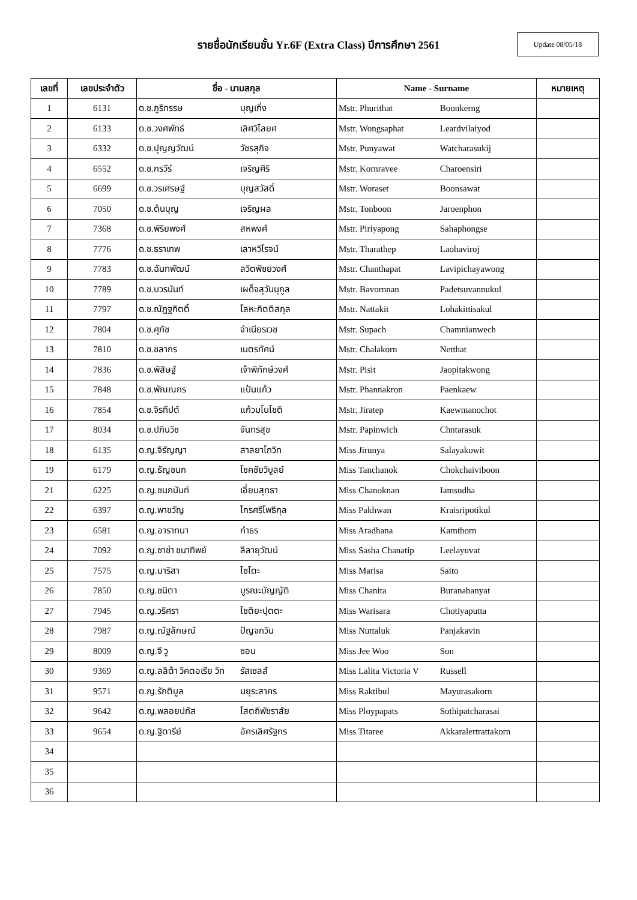รายชื่อนักเรียนชั้น Yr.6F (Extra Class) ปีการศึกษา 2561
Update 08/05/18
| เลขที่ | เลขประจำตัว | ชื่อ - นามสกุล | Name - Surname | หมายเหตุ |
| --- | --- | --- | --- | --- |
| 1 | 6131 | ด.ช.ภูริทรรษ บุญเกิ่ง | Mstr. Phurithat Boonkerng | |
| 2 | 6133 | ด.ช.วงศพัทธ์ เลิศวิไลยศ | Mstr. Wongsaphat Leardvilaiyod | |
| 3 | 6332 | ด.ช.ปุญญวัฒน์ วัชรสุกิจ | Mstr. Punyawat Watcharasukij | |
| 4 | 6552 | ด.ช.กรวีร์ เจริญศิริ | Mstr. Kornravee Charoensiri | |
| 5 | 6699 | ด.ช.วรเศรษฐ์ บุญสวัสดิ์ | Mstr. Woraset Boonsawat | |
| 6 | 7050 | ด.ช.ต้นบุญ เจริญผล | Mstr. Tonboon Jaroenphon | |
| 7 | 7368 | ด.ช.พิริยพงศ์ สหพงศ์ | Mstr. Piriyapong Sahaphongse | |
| 8 | 7776 | ด.ช.ธราเทพ เลาหวิโรจน์ | Mstr. Tharathep Laohaviroj | |
| 9 | 7783 | ด.ช.ฉันทพัฒน์ ลวิตพิชยวงศ์ | Mstr. Chanthapat Lavipichayawong | |
| 10 | 7789 | ด.ช.บวรนันท์ เผด็จสุวันนุกูล | Mstr. Bavornnan Padetsuvannukul | |
| 11 | 7797 | ด.ช.ณัฏฐกิตติ์ โลหะกิตติสกุล | Mstr. Nattakit Lohakittisakul | |
| 12 | 7804 | ด.ช.ศุภัช จำเนียรเวช | Mstr. Supach Chamnianwech | |
| 13 | 7810 | ด.ช.ชลากร เนตรทัศน์ | Mstr. Chalakorn Netthat | |
| 14 | 7836 | ด.ช.พิสิษฐ์ เจ้าพิทักษ์วงศ์ | Mstr. Pisit Jaopitakwong | |
| 15 | 7848 | ด.ช.พัณณกร แป้นแก้ว | Mstr. Phannakron Paenkaew | |
| 16 | 7854 | ด.ช.จิรทีปต์ แก้วมโนโชติ | Mstr. Jiratep Kaewmanochot | |
| 17 | 8034 | ด.ช.ปภินวิช จันทรสุข | Mstr. Papinwich Chntarasuk | |
| 18 | 6135 | ด.ญ.จิรัญญา สาลยาโกวิท | Miss Jirunya Salayakowit | |
| 19 | 6179 | ด.ญ.ธัญชนก โชคชัยวิบูลย์ | Miss Tanchanok Chokchaiviboon | |
| 21 | 6225 | ด.ญ.ชนกนันท์ เอี่ยมสุทธา | Miss Chanoknan Iamsudha | |
| 22 | 6397 | ด.ญ.พาขวัญ ไกรศรีโพธิกุล | Miss Pakhwan Kraisripotikul | |
| 23 | 6581 | ด.ญ.อาราทนา กำธร | Miss Aradhana Kamthorn | |
| 24 | 7092 | ด.ญ.ซาช่า ชนาทิพย์ ลีลายุวัฒน์ | Miss Sasha Chanatip Leelayuvat | |
| 25 | 7575 | ด.ญ.มาริสา ไซโตะ | Miss Marisa Saito | |
| 26 | 7850 | ด.ญ.ชนิตา บูรณะบัญญัติ | Miss Chanita Buranabanyat | |
| 27 | 7945 | ด.ญ.วริศรา โชติยะปุตตะ | Miss Warisara Chotiyaputta | |
| 28 | 7987 | ด.ญ.ณัฐลักษณ์ ปัญจกวิน | Miss Nuttaluk Panjakavin | |
| 29 | 8009 | ด.ญ.จี วู ซอน | Miss Jee Woo Son | |
| 30 | 9369 | ด.ญ.ลลิต้า วิคตอเรีย วิท รัสเซลส์ | Miss Lalita Victoria V Russell | |
| 31 | 9571 | ด.ญ.รักติบูล มยุระสาคร | Miss Raktibul Mayurasakorn | |
| 32 | 9642 | ด.ญ.พลอยปภัส โสตถิพัชราสัย | Miss Ploypapats Sothipatcharasai | |
| 33 | 9654 | ด.ญ.ฐิตารีย์ อัครเลิศรัฐกร | Miss Titaree Akkaralertrattakorn | |
| 34 | | | | |
| 35 | | | | |
| 36 | | | | |